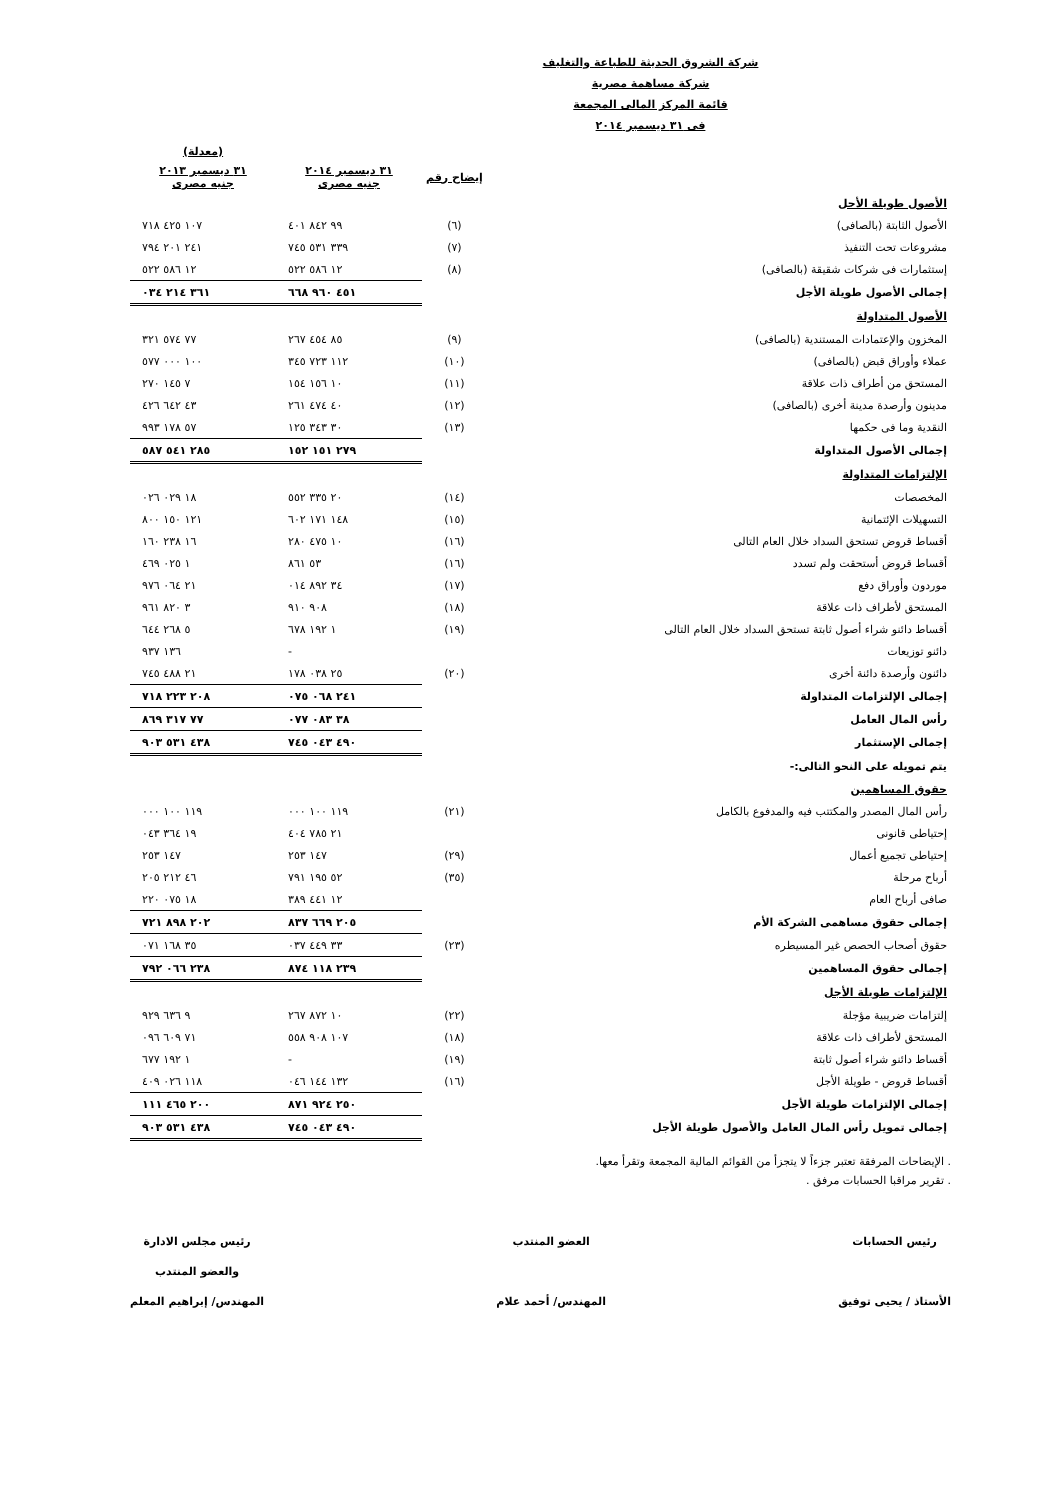شركة الشروق الحديثة للطباعة والتغليف
شركة مساهمة مصرية
قائمة المركز المالى المجمعة
فى ٣١ ديسمبر ٢٠١٤
| | | | (معدلة) |
| --- | --- | --- | --- |
| | إيضاح رقم | ٣١ ديسمبر ٢٠١٤ جنيه مصرى | ٣١ ديسمبر ٢٠١٣ جنيه مصرى |
| الأصول طويلة الأجل | | | |
| الأصول الثابتة (بالصافى) | (٦) | ٩٩ ٨٤٢ ٤٠١ | ١٠٧ ٤٢٥ ٧١٨ |
| مشروعات تحت التنفيذ | (٧) | ٣٣٩ ٥٣١ ٧٤٥ | ٢٤١ ٢٠١ ٧٩٤ |
| إستثمارات فى شركات شقيقة (بالصافى) | (٨) | ١٢ ٥٨٦ ٥٢٢ | ١٢ ٥٨٦ ٥٢٢ |
| إجمالى الأصول طويلة الأجل | | ٤٥١ ٩٦٠ ٦٦٨ | ٣٦١ ٢١٤ ٠٣٤ |
| الأصول المتداولة | | | |
| المخزون والإعتمادات المستندية (بالصافى) | (٩) | ٨٥ ٤٥٤ ٢٦٧ | ٧٧ ٥٧٤ ٣٢١ |
| عملاء وأوراق قبض (بالصافى) | (١٠) | ١١٢ ٧٢٣ ٣٤٥ | ١٠٠ ٠٠٠ ٥٧٧ |
| المستحق من أطراف ذات علاقة | (١١) | ١٠ ١٥٦ ١٥٤ | ٧ ١٤٥ ٢٧٠ |
| مدينون وأرصدة مدينة أخرى (بالصافى) | (١٢) | ٤٠ ٤٧٤ ٢٦١ | ٤٣ ٦٤٢ ٤٢٦ |
| النقدية وما فى حكمها | (١٣) | ٣٠ ٣٤٣ ١٢٥ | ٥٧ ١٧٨ ٩٩٣ |
| إجمالى الأصول المتداولة | | ٢٧٩ ١٥١ ١٥٢ | ٢٨٥ ٥٤١ ٥٨٧ |
| الإلتزامات المتداولة | | | |
| المخصصات | (١٤) | ٢٠ ٣٣٥ ٥٥٢ | ١٨ ٠٢٩ ٠٢٦ |
| التسهيلات الإئتمانية | (١٥) | ١٤٨ ١٧١ ٦٠٢ | ١٢١ ١٥٠ ٨٠٠ |
| أقساط قروض تستحق السداد خلال العام التالى | (١٦) | ١٠ ٤٧٥ ٢٨٠ | ١٦ ٢٣٨ ١٦٠ |
| أقساط قروض أستحقت ولم تسدد | (١٦) | ٥٣ ٨٦١ | ١ ٠٢٥ ٤٦٩ |
| موردون وأوراق دفع | (١٧) | ٣٤ ٨٩٢ ٠١٤ | ٢١ ٠٦٤ ٩٧٦ |
| المستحق لأطراف ذات علاقة | (١٨) | ٩٠٨ ٩١٠ | ٣ ٨٢٠ ٩٦١ |
| أقساط دائنو شراء أصول ثابتة تستحق السداد خلال العام التالى | (١٩) | ١ ١٩٢ ٦٧٨ | ٥ ٢٦٨ ٦٤٤ |
| دائنو توزيعات | | - | ١٣٦ ٩٣٧ |
| دائنون وأرصدة دائنة أخرى | (٢٠) | ٢٥ ٠٣٨ ١٧٨ | ٢١ ٤٨٨ ٧٤٥ |
| إجمالى الإلتزامات المتداولة | | ٢٤١ ٠٦٨ ٠٧٥ | ٢٠٨ ٢٢٣ ٧١٨ |
| رأس المال العامل | | ٣٨ ٠٨٣ ٠٧٧ | ٧٧ ٣١٧ ٨٦٩ |
| إجمالى الإستثمار | | ٤٩٠ ٠٤٣ ٧٤٥ | ٤٣٨ ٥٣١ ٩٠٣ |
| يتم تمويله على النحو التالى:- | | | |
| حقوق المساهمين | | | |
| رأس المال المصدر والمكتتب فيه والمدفوع بالكامل | (٢١) | ١١٩ ١٠٠ ٠٠٠ | ١١٩ ١٠٠ ٠٠٠ |
| إحتياطى قانونى | | ٢١ ٧٨٥ ٤٠٤ | ١٩ ٣٦٤ ٠٤٣ |
| إحتياطى تجميع أعمال | (٢٩) | ١٤٧ ٢٥٣ | ١٤٧ ٢٥٣ |
| أرباح مرحلة | (٣٥) | ٥٢ ١٩٥ ٧٩١ | ٤٦ ٢١٢ ٢٠٥ |
| صافى أرباح العام | | ١٢ ٤٤١ ٣٨٩ | ١٨ ٠٧٥ ٢٢٠ |
| إجمالى حقوق مساهمى الشركة الأم | | ٢٠٥ ٦٦٩ ٨٣٧ | ٢٠٢ ٨٩٨ ٧٢١ |
| حقوق أصحاب الحصص غير المسيطره | (٢٣) | ٣٣ ٤٤٩ ٠٣٧ | ٣٥ ١٦٨ ٠٧١ |
| إجمالى حقوق المساهمين | | ٢٣٩ ١١٨ ٨٧٤ | ٢٣٨ ٠٦٦ ٧٩٢ |
| الإلتزامات طويلة الأجل | | | |
| إلتزامات ضريبية مؤجلة | (٢٢) | ١٠ ٨٧٢ ٢٦٧ | ٩ ٦٣٦ ٩٢٩ |
| المستحق لأطراف ذات علاقة | (١٨) | ١٠٧ ٩٠٨ ٥٥٨ | ٧١ ٦٠٩ ٠٩٦ |
| أقساط دائنو شراء أصول ثابتة | (١٩) | - | ١ ١٩٢ ٦٧٧ |
| أقساط قروض - طويلة الأجل | (١٦) | ١٣٢ ١٤٤ ٠٤٦ | ١١٨ ٠٢٦ ٤٠٩ |
| إجمالى الإلتزامات طويلة الأجل | | ٢٥٠ ٩٢٤ ٨٧١ | ٢٠٠ ٤٦٥ ١١١ |
| إجمالى تمويل رأس المال العامل والأصول طويلة الأجل | | ٤٩٠ ٠٤٣ ٧٤٥ | ٤٣٨ ٥٣١ ٩٠٣ |
. الإيضاحات المرفقة تعتبر جزءاً لا يتجزأ من القوائم المالية المجمعة وتقرأ معها.
. تقرير مراقبا الحسابات مرفق .
رئيس الحسابات
الأستاذ / يحيى توفيق
العضو المنتدب
المهندس/ أحمد علام
رئيس مجلس الادارة
والعضو المنتدب
المهندس/ إبراهيم المعلم